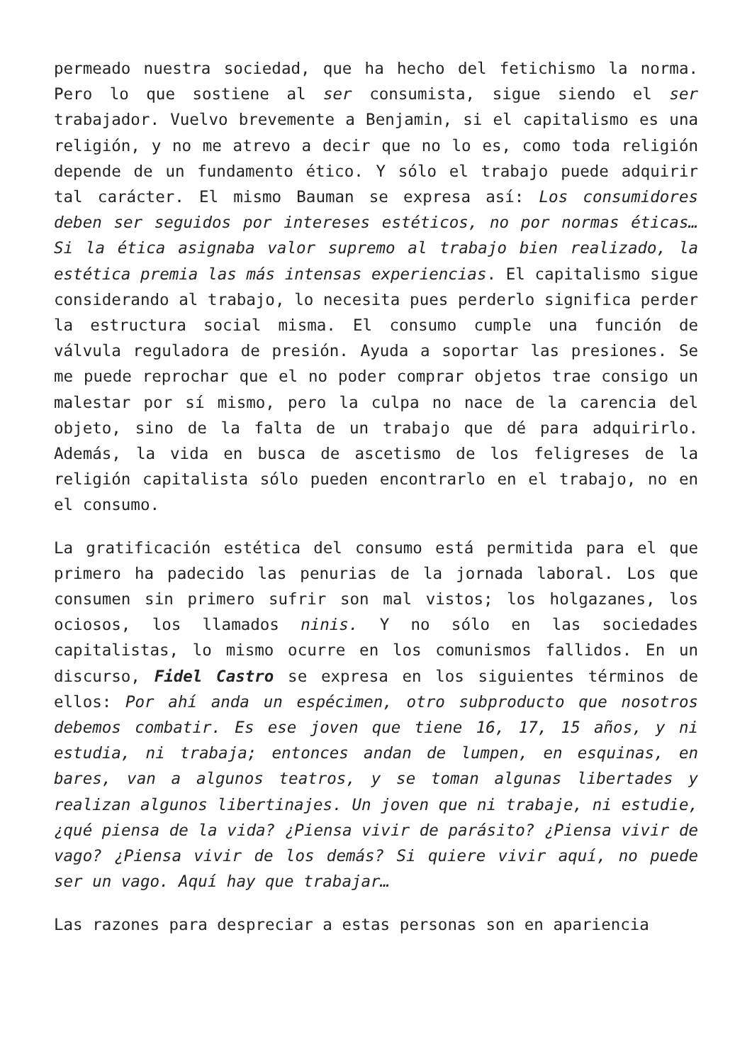permeado nuestra sociedad, que ha hecho del fetichismo la norma. Pero lo que sostiene al ser consumista, sigue siendo el ser trabajador. Vuelvo brevemente a Benjamin, si el capitalismo es una religión, y no me atrevo a decir que no lo es, como toda religión depende de un fundamento ético. Y sólo el trabajo puede adquirir tal carácter. El mismo Bauman se expresa así: Los consumidores deben ser seguidos por intereses estéticos, no por normas éticas… Si la ética asignaba valor supremo al trabajo bien realizado, la estética premia las más intensas experiencias. El capitalismo sigue considerando al trabajo, lo necesita pues perderlo significa perder la estructura social misma. El consumo cumple una función de válvula reguladora de presión. Ayuda a soportar las presiones. Se me puede reprochar que el no poder comprar objetos trae consigo un malestar por sí mismo, pero la culpa no nace de la carencia del objeto, sino de la falta de un trabajo que dé para adquirirlo. Además, la vida en busca de ascetismo de los feligreses de la religión capitalista sólo pueden encontrarlo en el trabajo, no en el consumo.
La gratificación estética del consumo está permitida para el que primero ha padecido las penurias de la jornada laboral. Los que consumen sin primero sufrir son mal vistos; los holgazanes, los ociosos, los llamados ninis. Y no sólo en las sociedades capitalistas, lo mismo ocurre en los comunismos fallidos. En un discurso, Fidel Castro se expresa en los siguientes términos de ellos: Por ahí anda un espécimen, otro subproducto que nosotros debemos combatir. Es ese joven que tiene 16, 17, 15 años, y ni estudia, ni trabaja; entonces andan de lumpen, en esquinas, en bares, van a algunos teatros, y se toman algunas libertades y realizan algunos libertinajes. Un joven que ni trabaje, ni estudie, ¿qué piensa de la vida? ¿Piensa vivir de parásito? ¿Piensa vivir de vago? ¿Piensa vivir de los demás? Si quiere vivir aquí, no puede ser un vago. Aquí hay que trabajar…
Las razones para despreciar a estas personas son en apariencia